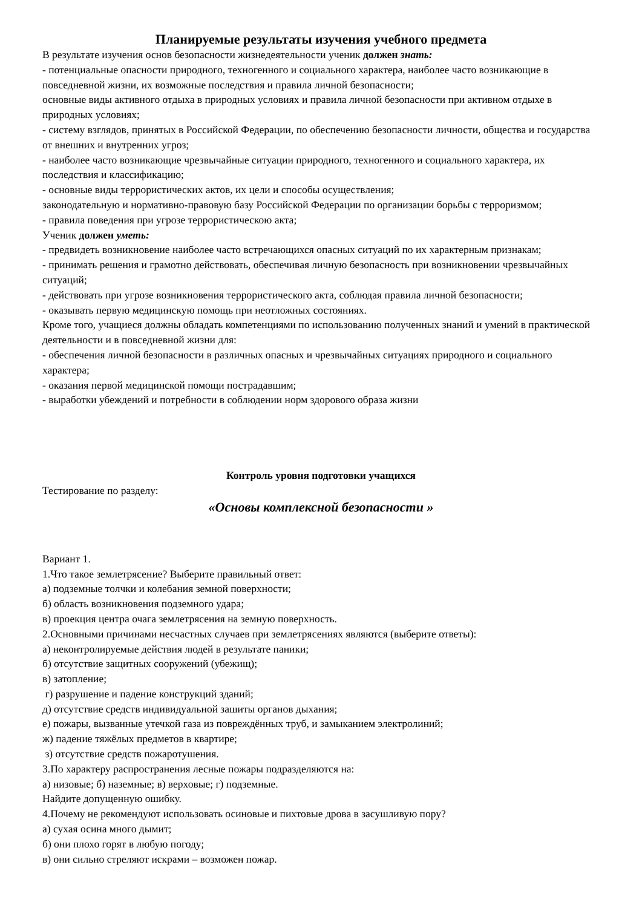Планируемые результаты изучения учебного предмета
В результате изучения основ безопасности жизнедеятельности ученик должен знать:
- потенциальные опасности природного, техногенного и социального характера, наиболее часто возникающие в повседневной жизни, их возможные последствия и правила личной безопасности;
основные виды активного отдыха в природных условиях и правила личной безопасности при активном отдыхе в природных условиях;
- систему взглядов, принятых в Российской Федерации, по обеспечению безопасности личности, общества и государства от внешних и внутренних угроз;
- наиболее часто возникающие чрезвычайные ситуации природного, техногенного и социального характера, их последствия и классификацию;
- основные виды террористических актов, их цели и способы осуществления;
законодательную и нормативно-правовую базу Российской Федерации по организации борьбы с терроризмом;
- правила поведения при угрозе террористическою акта;
Ученик должен уметь:
- предвидеть возникновение наиболее часто встречающихся опасных ситуаций по их характерным признакам;
- принимать решения и грамотно действовать, обеспечивая личную безопасность при возникновении чрезвычайных ситуаций;
- действовать при угрозе возникновения террористического акта, соблюдая правила личной безопасности;
- оказывать первую медицинскую помощь при неотложных состояниях.
Кроме того, учащиеся должны обладать компетенциями по использованию полученных знаний и умений в практической деятельности и в повседневной жизни для:
- обеспечения личной безопасности в различных опасных и чрезвычайных ситуациях природного и социального характера;
- оказания первой медицинской помощи пострадавшим;
- выработки убеждений и потребности в соблюдении норм здорового образа жизни
Контроль уровня подготовки учащихся
Тестирование по разделу:
«Основы комплексной безопасности »
Вариант 1.
1.Что такое землетрясение? Выберите правильный ответ:
а) подземные толчки и колебания земной поверхности;
б) область возникновения подземного удара;
в) проекция центра очага землетрясения на земную поверхность.
2.Основными причинами несчастных случаев при землетрясениях являются (выберите ответы):
а) неконтролируемые действия людей в результате паники;
б) отсутствие защитных сооружений (убежищ);
в) затопление;
г) разрушение и падение конструкций зданий;
д) отсутствие средств индивидуальной зашиты органов дыхания;
е) пожары, вызванные утечкой газа из повреждённых труб, и замыканием электролиний;
ж) падение тяжёлых предметов в квартире;
з) отсутствие средств пожаротушения.
3.По характеру распространения лесные пожары подразделяются на:
а) низовые; б) наземные; в) верховые; г) подземные.
Найдите допущенную ошибку.
4.Почему не рекомендуют использовать осиновые и пихтовые дрова в засушливую пору?
а) сухая осина много дымит;
б) они плохо горят в любую погоду;
в) они сильно стреляют искрами – возможен пожар.